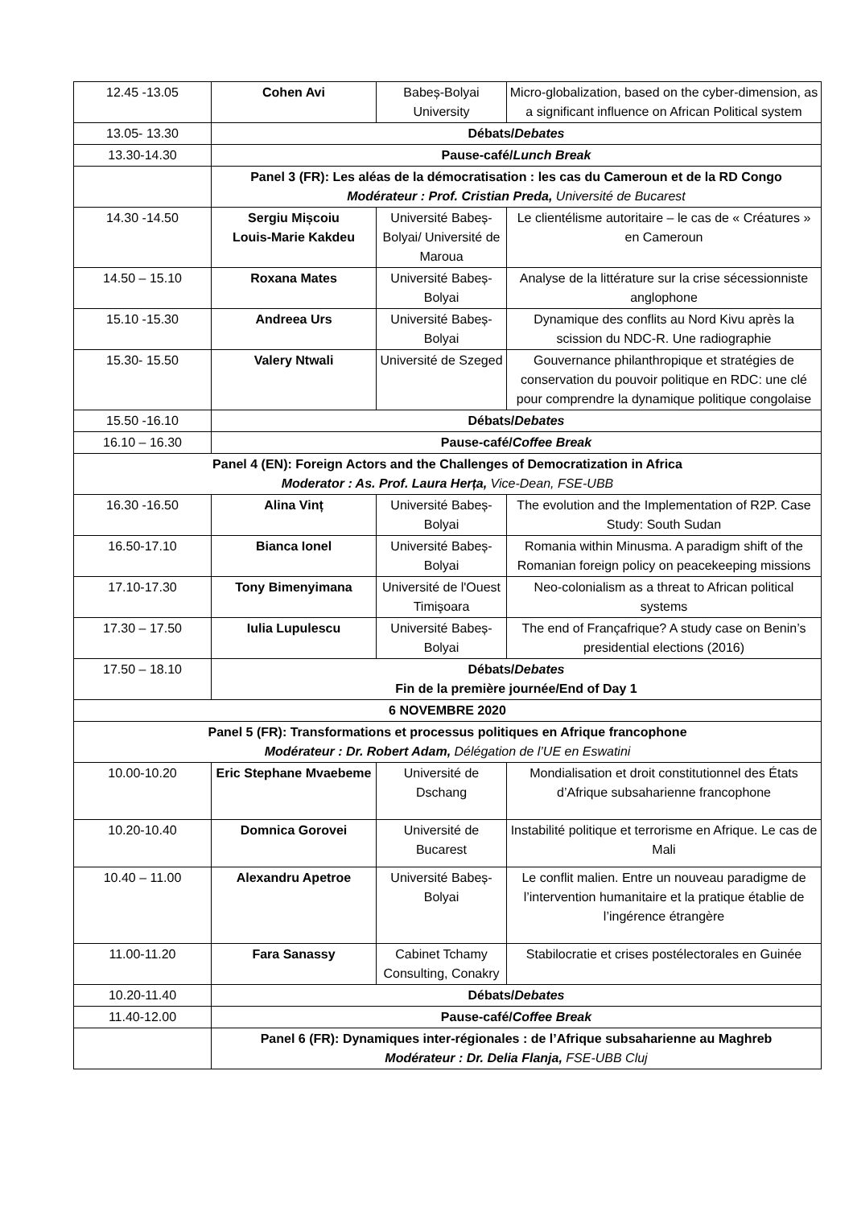| 12.45 -13.05 | Cohen Avi | Babeș-Bolyai University | Micro-globalization, based on the cyber-dimension, as a significant influence on African Political system |
| 13.05- 13.30 | Débats/ Debates | | |
| 13.30-14.30 | Pause-café/ Lunch Break | | |
| | Panel 3 (FR): Les aléas de la démocratisation : les cas du Cameroun et de la RD Congo Modérateur : Prof. Cristian Preda, Université de Bucarest | | |
| 14.30 -14.50 | Sergiu Mișcoiu Louis-Marie Kakdeu | Université Babeș-Bolyai/ Université de Maroua | Le clientélisme autoritaire – le cas de « Créatures » en Cameroun |
| 14.50 – 15.10 | Roxana Mates | Université Babeș-Bolyai | Analyse de la littérature sur la crise sécessionniste anglophone |
| 15.10 -15.30 | Andreea Urs | Université Babeș-Bolyai | Dynamique des conflits au Nord Kivu après la scission du NDC-R. Une radiographie |
| 15.30- 15.50 | Valery Ntwali | Université de Szeged | Gouvernance philanthropique et stratégies de conservation du pouvoir politique en RDC: une clé pour comprendre la dynamique politique congolaise |
| 15.50 -16.10 | Débats/ Debates | | |
| 16.10 – 16.30 | Pause-café/ Coffee Break | | |
| Panel 4 (EN): Foreign Actors and the Challenges of Democratization in Africa Moderator : As. Prof. Laura Herța, Vice-Dean, FSE-UBB | | | |
| 16.30 -16.50 | Alina Vinț | Université Babeș-Bolyai | The evolution and the Implementation of R2P. Case Study: South Sudan |
| 16.50-17.10 | Bianca Ionel | Université Babeș-Bolyai | Romania within Minusma. A paradigm shift of the Romanian foreign policy on peacekeeping missions |
| 17.10-17.30 | Tony Bimenyimana | Université de l'Ouest Timişoara | Neo-colonialism as a threat to African political systems |
| 17.30 – 17.50 | Iulia Lupulescu | Université Babeș-Bolyai | The end of Françafrique? A study case on Benin’s presidential elections (2016) |
| 17.50 – 18.10 | Débats/ Debates Fin de la première journée/End of Day 1 | | |
| 6 NOVEMBRE 2020 | | | |
| Panel 5 (FR): Transformations et processus politiques en Afrique francophone Modérateur : Dr. Robert Adam, Délégation de l’UE en Eswatini | | | |
| 10.00-10.20 | Eric Stephane Mvaebeme | Université de Dschang | Mondialisation et droit constitutionnel des États d’Afrique subsaharienne francophone |
| 10.20-10.40 | Domnica Gorovei | Université de Bucarest | Instabilité politique et terrorisme en Afrique. Le cas de Mali |
| 10.40 – 11.00 | Alexandru Apetroe | Université Babeș-Bolyai | Le conflit malien. Entre un nouveau paradigme de l’intervention humanitaire et la pratique établie de l’ingérence étrangère |
| 11.00-11.20 | Fara Sanassy | Cabinet Tchamy Consulting, Conakry | Stabilocratie et crises postélectorales en Guinée |
| 10.20-11.40 | Débats/ Debates | | |
| 11.40-12.00 | Pause-café/ Coffee Break | | |
| | Panel 6 (FR): Dynamiques inter-régionales : de l’Afrique subsaharienne au Maghreb Modérateur : Dr. Delia Flanja, FSE-UBB Cluj | | |